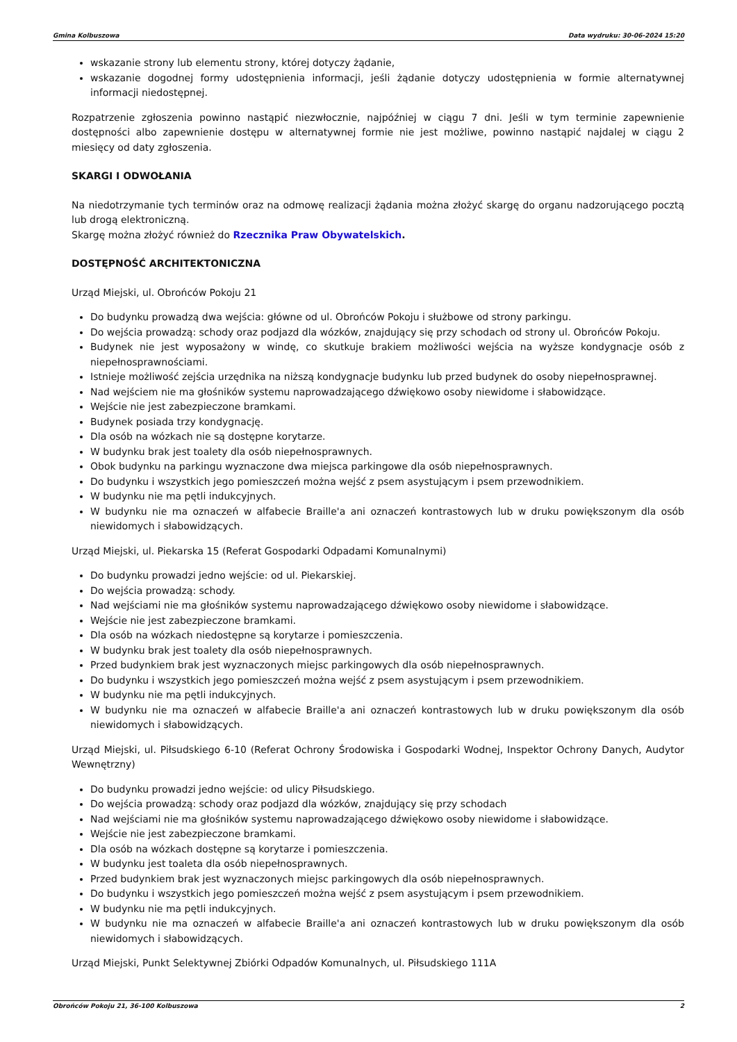Gmina Kolbuszowa Data wydruku: 30-06-2024 15:20
wskazanie strony lub elementu strony, której dotyczy żądanie,
wskazanie dogodnej formy udostępnienia informacji, jeśli żądanie dotyczy udostępnienia w formie alternatywnej informacji niedostępnej.
Rozpatrzenie zgłoszenia powinno nastąpić niezwłocznie, najpóźniej w ciągu 7 dni. Jeśli w tym terminie zapewnienie dostępności albo zapewnienie dostępu w alternatywnej formie nie jest możliwe, powinno nastąpić najdalej w ciągu 2 miesięcy od daty zgłoszenia.
SKARGI I ODWOŁANIA
Na niedotrzymanie tych terminów oraz na odmowę realizacji żądania można złożyć skargę do organu nadzorującego pocztą lub drogą elektroniczną.
Skargę można złożyć również do Rzecznika Praw Obywatelskich.
DOSTĘPNOŚĆ ARCHITEKTONICZNA
Urząd Miejski, ul. Obrońców Pokoju 21
Do budynku prowadzą dwa wejścia: główne od ul. Obrońców Pokoju i służbowe od strony parkingu.
Do wejścia prowadzą: schody oraz podjazd dla wózków, znajdujący się przy schodach od strony ul. Obrońców Pokoju.
Budynek nie jest wyposażony w windę, co skutkuje brakiem możliwości wejścia na wyższe kondygnacje osób z niepełnosprawnościami.
Istnieje możliwość zejścia urzędnika na niższą kondygnacje budynku lub przed budynek do osoby niepełnosprawnej.
Nad wejściem nie ma głośników systemu naprowadzającego dźwiękowo osoby niewidome i słabowidzące.
Wejście nie jest zabezpieczone bramkami.
Budynek posiada trzy kondygnację.
Dla osób na wózkach nie są dostępne korytarze.
W budynku brak jest toalety dla osób niepełnosprawnych.
Obok budynku na parkingu wyznaczone dwa miejsca parkingowe dla osób niepełnosprawnych.
Do budynku i wszystkich jego pomieszczeń można wejść z psem asystującym i psem przewodnikiem.
W budynku nie ma pętli indukcyjnych.
W budynku nie ma oznaczeń w alfabecie Braille'a ani oznaczeń kontrastowych lub w druku powiększonym dla osób niewidomych i słabowidzących.
Urząd Miejski, ul. Piekarska 15 (Referat Gospodarki Odpadami Komunalnymi)
Do budynku prowadzi jedno wejście: od ul. Piekarskiej.
Do wejścia prowadzą: schody.
Nad wejściami nie ma głośników systemu naprowadzającego dźwiękowo osoby niewidome i słabowidzące.
Wejście nie jest zabezpieczone bramkami.
Dla osób na wózkach niedostępne są korytarze i pomieszczenia.
W budynku brak jest toalety dla osób niepełnosprawnych.
Przed budynkiem brak jest wyznaczonych miejsc parkingowych dla osób niepełnosprawnych.
Do budynku i wszystkich jego pomieszczeń można wejść z psem asystującym i psem przewodnikiem.
W budynku nie ma pętli indukcyjnych.
W budynku nie ma oznaczeń w alfabecie Braille'a ani oznaczeń kontrastowych lub w druku powiększonym dla osób niewidomych i słabowidzących.
Urząd Miejski, ul. Piłsudskiego 6-10 (Referat Ochrony Środowiska i Gospodarki Wodnej, Inspektor Ochrony Danych, Audytor Wewnętrzny)
Do budynku prowadzi jedno wejście: od ulicy Piłsudskiego.
Do wejścia prowadzą: schody oraz podjazd dla wózków, znajdujący się przy schodach
Nad wejściami nie ma głośników systemu naprowadzającego dźwiękowo osoby niewidome i słabowidzące.
Wejście nie jest zabezpieczone bramkami.
Dla osób na wózkach dostępne są korytarze i pomieszczenia.
W budynku jest toaleta dla osób niepełnosprawnych.
Przed budynkiem brak jest wyznaczonych miejsc parkingowych dla osób niepełnosprawnych.
Do budynku i wszystkich jego pomieszczeń można wejść z psem asystującym i psem przewodnikiem.
W budynku nie ma pętli indukcyjnych.
W budynku nie ma oznaczeń w alfabecie Braille'a ani oznaczeń kontrastowych lub w druku powiększonym dla osób niewidomych i słabowidzących.
Urząd Miejski, Punkt Selektywnej Zbiórki Odpadów Komunalnych, ul. Piłsudskiego 111A
Obrońców Pokoju 21, 36-100 Kolbuszowa 2